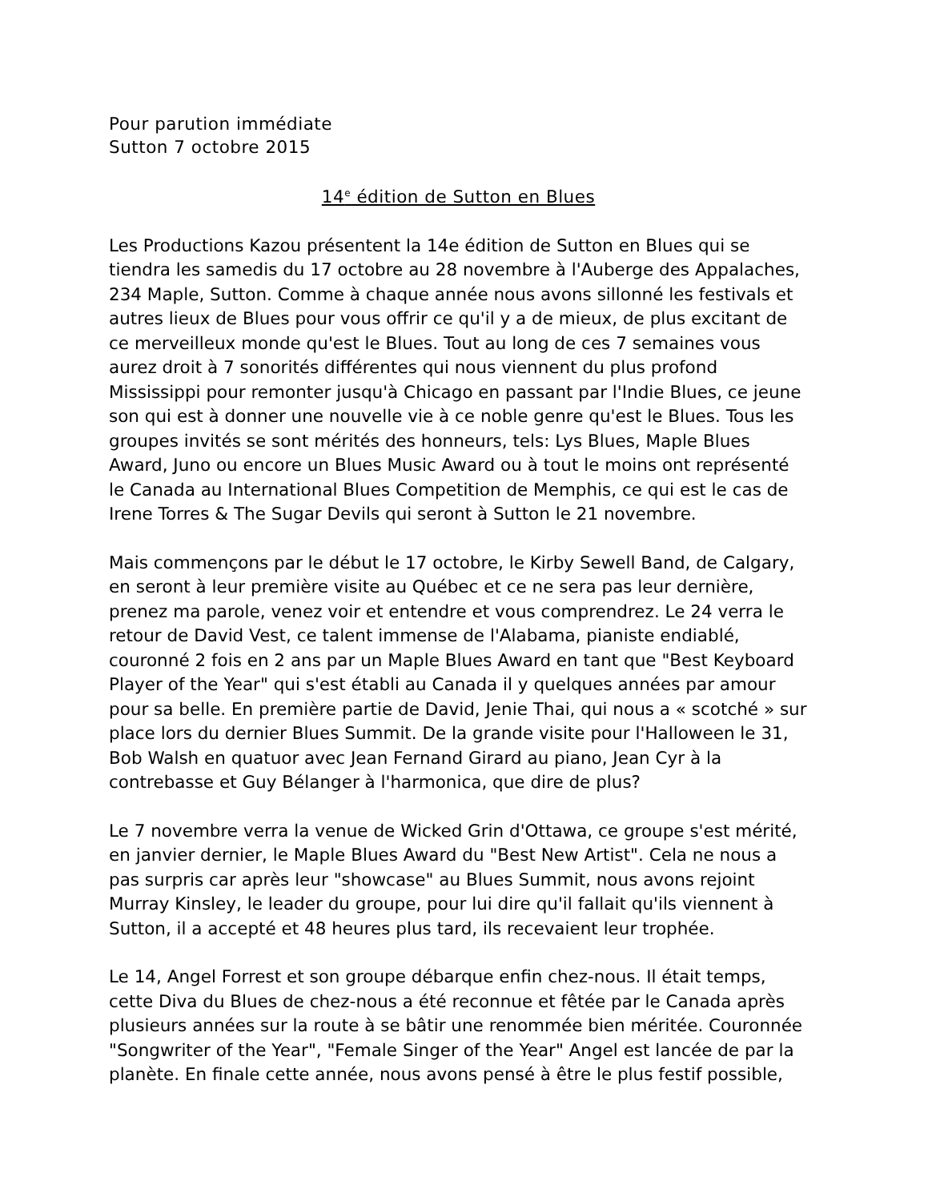Pour parution immédiate
Sutton 7 octobre 2015
14<sup>e</sup> édition de Sutton en Blues
Les Productions Kazou présentent la 14e édition de Sutton en Blues qui se tiendra les samedis du 17 octobre au 28 novembre à l'Auberge des Appalaches, 234 Maple, Sutton. Comme à chaque année nous avons sillonné les festivals et autres lieux de Blues pour vous offrir ce qu'il y a de mieux, de plus excitant de ce merveilleux monde qu'est le Blues. Tout au long de ces 7 semaines vous aurez droit à 7 sonorités différentes qui nous viennent du plus profond Mississippi pour remonter jusqu'à Chicago en passant par l'Indie Blues, ce jeune son qui est à donner une nouvelle vie à ce noble genre qu'est le Blues. Tous les groupes invités se sont mérités des honneurs, tels: Lys Blues, Maple Blues Award, Juno ou encore un Blues Music Award ou à tout le moins ont représenté le Canada au International Blues Competition de Memphis, ce qui est le cas de Irene Torres & The Sugar Devils qui seront à Sutton le 21 novembre.
Mais commençons par le début le 17 octobre, le Kirby Sewell Band, de Calgary, en seront à leur première visite au Québec et ce ne sera pas leur dernière, prenez ma parole, venez voir et entendre et vous comprendrez. Le 24 verra le retour de David Vest, ce talent immense de l'Alabama, pianiste endiablé, couronné 2 fois en 2 ans par un Maple Blues Award en tant que "Best Keyboard Player of the Year" qui s'est établi au Canada il y quelques années par amour pour sa belle. En première partie de David, Jenie Thai, qui nous a « scotché » sur place lors du dernier Blues Summit. De la grande visite pour l'Halloween le 31, Bob Walsh en quatuor avec Jean Fernand Girard au piano, Jean Cyr à la contrebasse et Guy Bélanger à l'harmonica, que dire de plus?
Le 7 novembre verra la venue de Wicked Grin d'Ottawa, ce groupe s'est mérité, en janvier dernier, le Maple Blues Award du "Best New Artist". Cela ne nous a pas surpris car après leur "showcase" au Blues Summit, nous avons rejoint Murray Kinsley, le leader du groupe, pour lui dire qu'il fallait qu'ils viennent à Sutton, il a accepté et 48 heures plus tard, ils recevaient leur trophée.
Le 14, Angel Forrest et son groupe débarque enfin chez-nous. Il était temps, cette Diva du Blues de chez-nous a été reconnue et fêtée par le Canada après plusieurs années sur la route à se bâtir une renommée bien méritée. Couronnée "Songwriter of the Year", "Female Singer of the Year" Angel est lancée de par la planète. En finale cette année, nous avons pensé à être le plus festif possible,